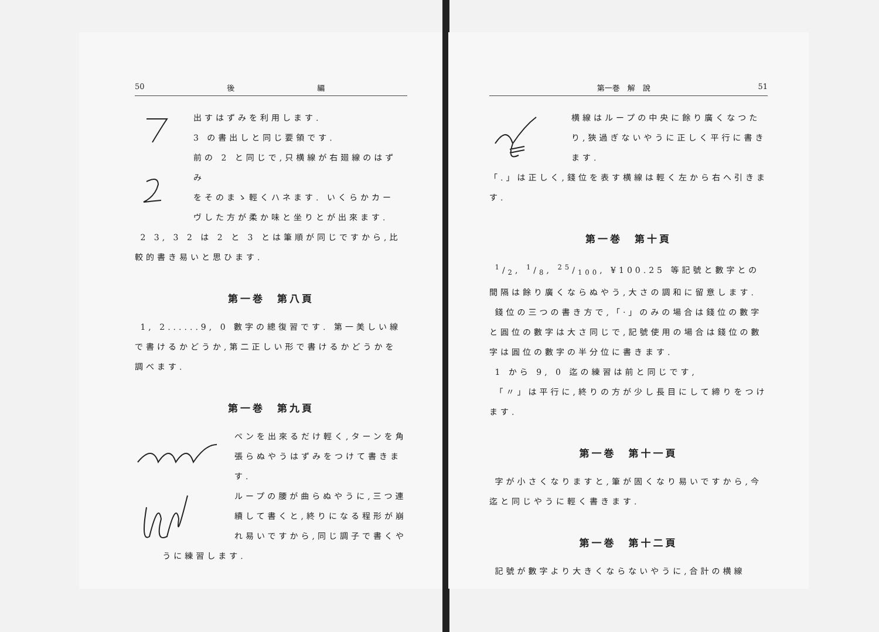50 後 編
出すはずみを利用します.
3 の書出しと同じ要領です.
前の 2 と同じで,只横線が右廻線のはずみ
をそのまゝ輕くハネます. いくらかカー
ヴした方が柔か味と坐りとが出來ます.
2 3, 3 2 は 2 と 3 とは筆順が同じですから,比較的書き易いと思ひます.
第一巻　第八頁
1, 2......9, 0 數字の總復習です. 第一美しい線で書けるかどうか,第二正しい形で書けるかどうかを調べます.
第一巻　第九頁
ペンを出來るだけ輕く,ターンを角張らぬやうはずみをつけて書きます.
ループの腰が曲らぬやうに,三つ連續して書くと,終りになる程形が崩れ易いですから,同じ調子で書くや
うに練習します.
第一巻　解　說 51
横線はループの中央に餘り廣くなつたり,狹過ぎないやうに正しく平行に書きます.
「.」は正しく,錢位を表す横線は輕く左から右へ引きます.
第一巻　第十頁
1/2, 1/8, 25/100, ¥100.25 等記號と數字との間隔は餘り廣くならぬやう,大さの調和に留意します.
錢位の三つの書き方で,「·」のみの場合は錢位の數字と圓位の數字は大さ同じで,記號使用の場合は錢位の數字は圓位の數字の半分位に書きます.
1 から 9, 0 迄の練習は前と同じです,
「〃」は平行に,終りの方が少し長目にして締りをつけます.
第一巻　第十一頁
字が小さくなりますと,筆が固くなり易いですから,今迄と同じやうに輕く書きます.
第一巻　第十二頁
記號が數字より大きくならないやうに,合計の横線